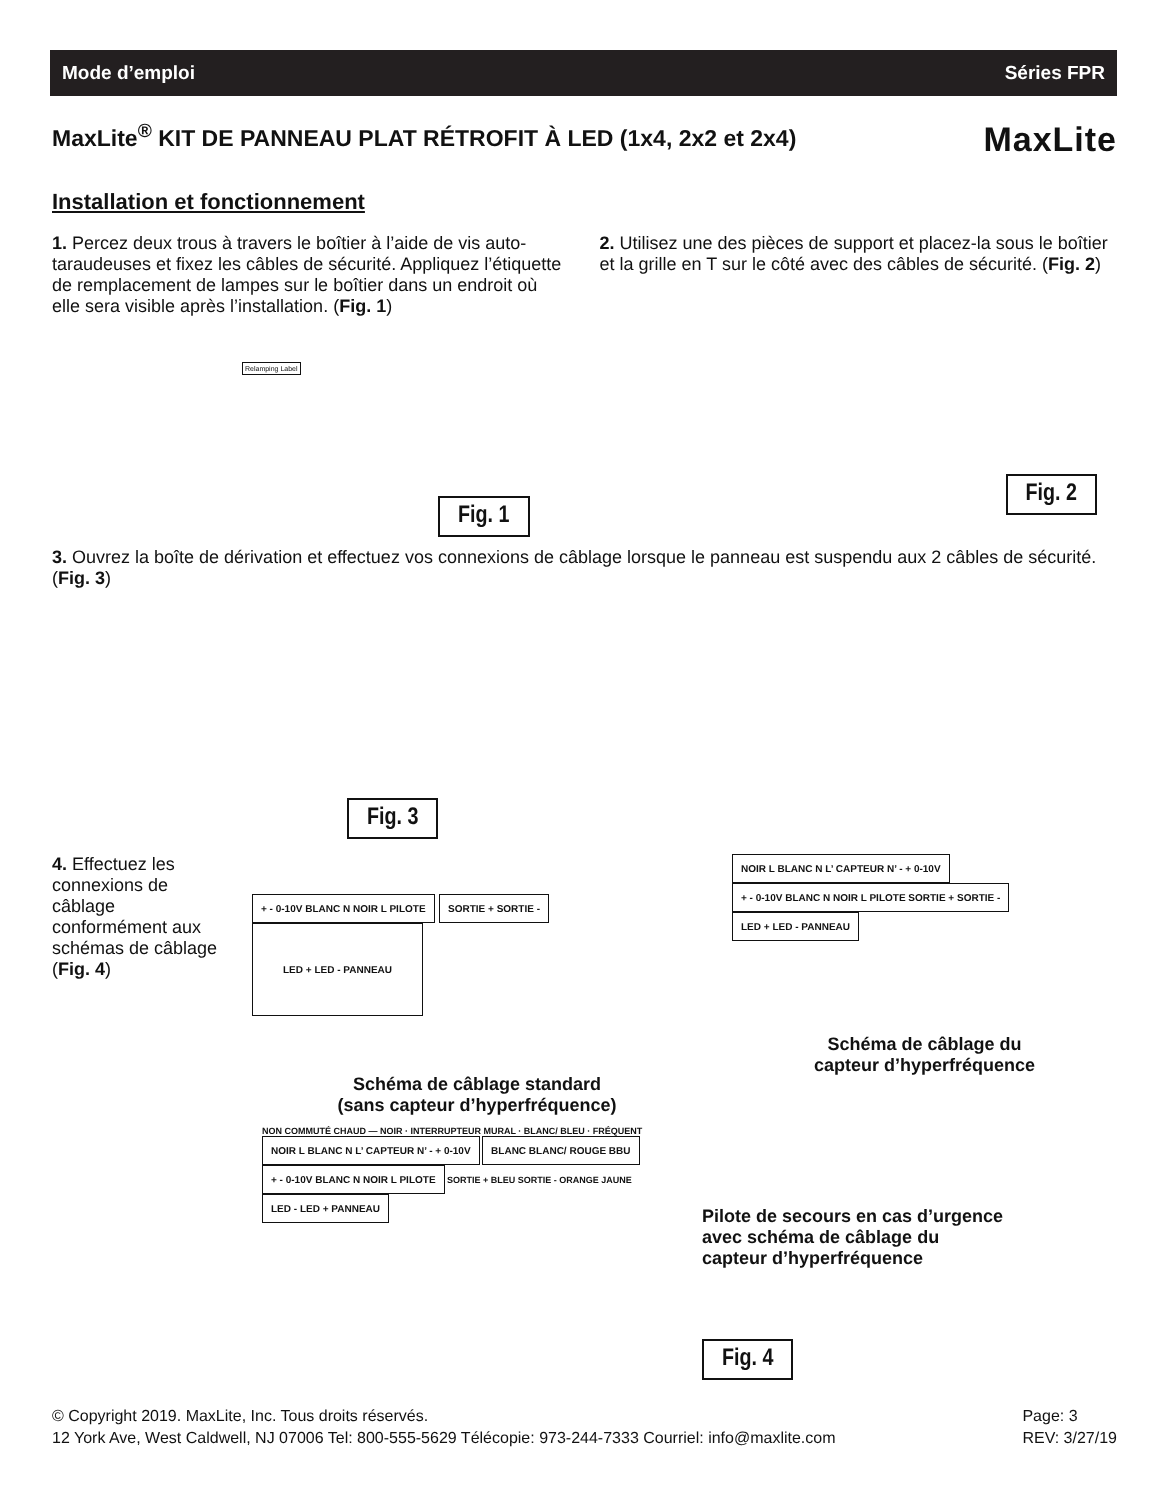Mode d’emploi Séries FPR
MaxLite<sup>®</sup> KIT DE PANNEAU PLAT RÉTROFIT À LED (1x4, 2x2 et 2x4) MaxLite
Installation et fonctionnement
1. Percez deux trous à travers le boîtier à l’aide de vis auto-taraudeuses et fixez les câbles de sécurité. Appliquez l’étiquette de remplacement de lampes sur le boîtier dans un endroit où elle sera visible après l’installation. (Fig. 1)
Relamping Label
Fig. 1
2. Utilisez une des pièces de support et placez-la sous le boîtier et la grille en T sur le côté avec des câbles de sécurité. (Fig. 2)
Fig. 2
3. Ouvrez la boîte de dérivation et effectuez vos connexions de câblage lorsque le panneau est suspendu aux 2 câbles de sécurité. (Fig. 3)
Fig. 3
4. Effectuez les connexions de câblage conformément aux schémas de câblage (Fig. 4)
+ - 0-10V BLANC N NOIR L PILOTE SORTIE + SORTIE - LED + LED - PANNEAU
Schéma de câblage standard
(sans capteur d’hyperfréquence)
NOIR L BLANC N L’ CAPTEUR N’ - + 0-10V
+ - 0-10V BLANC N NOIR L PILOTE SORTIE + SORTIE - LED + LED - PANNEAU
Schéma de câblage du
capteur d’hyperfréquence
NON COMMUTÉ CHAUD — NOIR · INTERRUPTEUR MURAL · BLANC/ BLEU · FRÉQUENT
NOIR L BLANC N L’ CAPTEUR N’ - + 0-10V BLANC BLANC/ ROUGE BBU
+ - 0-10V BLANC N NOIR L PILOTE SORTIE + BLEU SORTIE - ORANGE JAUNE
LED - LED + PANNEAU
Pilote de secours en cas d’urgence
avec schéma de câblage du
capteur d’hyperfréquence
Fig. 4
© Copyright 2019. MaxLite, Inc. Tous droits réservés.
12 York Ave, West Caldwell, NJ 07006 Tel: 800-555-5629 Télécopie: 973-244-7333 Courriel: info@maxlite.com
Page: 3
REV: 3/27/19